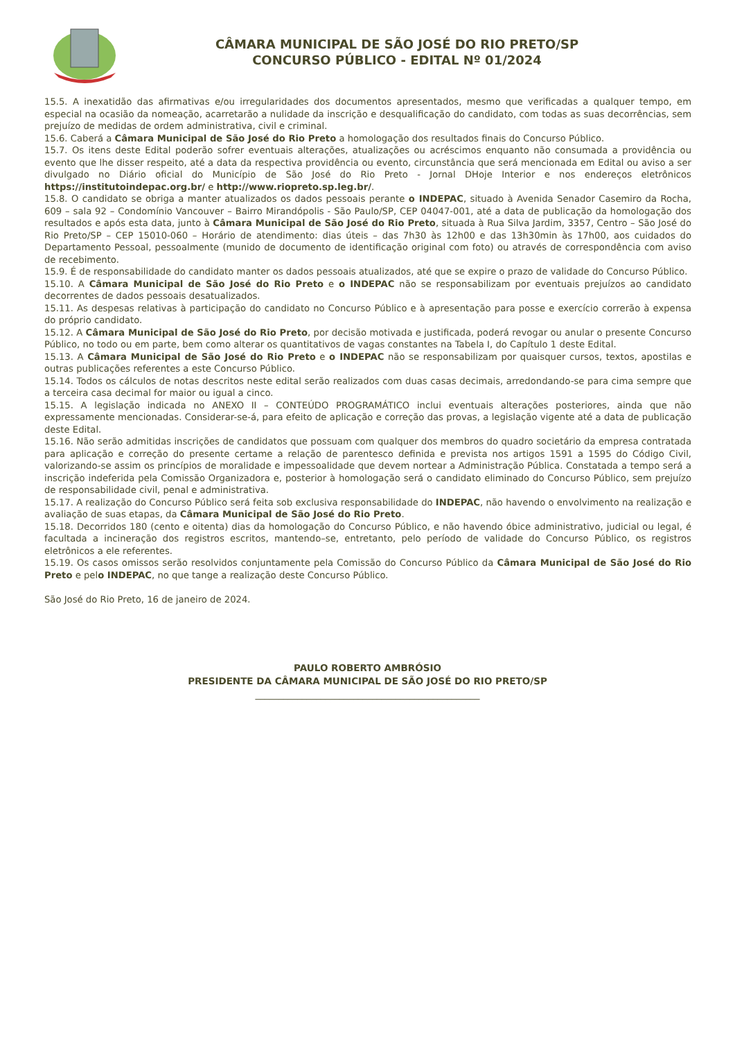CÂMARA MUNICIPAL DE SÃO JOSÉ DO RIO PRETO/SP
CONCURSO PÚBLICO - EDITAL Nº 01/2024
15.5. A inexatidão das afirmativas e/ou irregularidades dos documentos apresentados, mesmo que verificadas a qualquer tempo, em especial na ocasião da nomeação, acarretarão a nulidade da inscrição e desqualificação do candidato, com todas as suas decorrências, sem prejuízo de medidas de ordem administrativa, civil e criminal.
15.6. Caberá a Câmara Municipal de São José do Rio Preto a homologação dos resultados finais do Concurso Público.
15.7. Os itens deste Edital poderão sofrer eventuais alterações, atualizações ou acréscimos enquanto não consumada a providência ou evento que lhe disser respeito, até a data da respectiva providência ou evento, circunstância que será mencionada em Edital ou aviso a ser divulgado no Diário oficial do Município de São José do Rio Preto - Jornal DHoje Interior e nos endereços eletrônicos https://institutoindepac.org.br/ e http://www.riopreto.sp.leg.br/.
15.8. O candidato se obriga a manter atualizados os dados pessoais perante o INDEPAC, situado à Avenida Senador Casemiro da Rocha, 609 – sala 92 – Condomínio Vancouver – Bairro Mirandópolis - São Paulo/SP, CEP 04047-001, até a data de publicação da homologação dos resultados e após esta data, junto à Câmara Municipal de São José do Rio Preto, situada à Rua Silva Jardim, 3357, Centro – São José do Rio Preto/SP – CEP 15010-060 – Horário de atendimento: dias úteis – das 7h30 às 12h00 e das 13h30min às 17h00, aos cuidados do Departamento Pessoal, pessoalmente (munido de documento de identificação original com foto) ou através de correspondência com aviso de recebimento.
15.9. É de responsabilidade do candidato manter os dados pessoais atualizados, até que se expire o prazo de validade do Concurso Público.
15.10. A Câmara Municipal de São José do Rio Preto e o INDEPAC não se responsabilizam por eventuais prejuízos ao candidato decorrentes de dados pessoais desatualizados.
15.11. As despesas relativas à participação do candidato no Concurso Público e à apresentação para posse e exercício correrão à expensa do próprio candidato.
15.12. A Câmara Municipal de São José do Rio Preto, por decisão motivada e justificada, poderá revogar ou anular o presente Concurso Público, no todo ou em parte, bem como alterar os quantitativos de vagas constantes na Tabela I, do Capítulo 1 deste Edital.
15.13. A Câmara Municipal de São José do Rio Preto e o INDEPAC não se responsabilizam por quaisquer cursos, textos, apostilas e outras publicações referentes a este Concurso Público.
15.14. Todos os cálculos de notas descritos neste edital serão realizados com duas casas decimais, arredondando-se para cima sempre que a terceira casa decimal for maior ou igual a cinco.
15.15. A legislação indicada no ANEXO II – CONTEÚDO PROGRAMÁTICO inclui eventuais alterações posteriores, ainda que não expressamente mencionadas. Considerar-se-á, para efeito de aplicação e correção das provas, a legislação vigente até a data de publicação deste Edital.
15.16. Não serão admitidas inscrições de candidatos que possuam com qualquer dos membros do quadro societário da empresa contratada para aplicação e correção do presente certame a relação de parentesco definida e prevista nos artigos 1591 a 1595 do Código Civil, valorizando-se assim os princípios de moralidade e impessoalidade que devem nortear a Administração Pública. Constatada a tempo será a inscrição indeferida pela Comissão Organizadora e, posterior à homologação será o candidato eliminado do Concurso Público, sem prejuízo de responsabilidade civil, penal e administrativa.
15.17. A realização do Concurso Público será feita sob exclusiva responsabilidade do INDEPAC, não havendo o envolvimento na realização e avaliação de suas etapas, da Câmara Municipal de São José do Rio Preto.
15.18. Decorridos 180 (cento e oitenta) dias da homologação do Concurso Público, e não havendo óbice administrativo, judicial ou legal, é facultada a incineração dos registros escritos, mantendo–se, entretanto, pelo período de validade do Concurso Público, os registros eletrônicos a ele referentes.
15.19. Os casos omissos serão resolvidos conjuntamente pela Comissão do Concurso Público da Câmara Municipal de São José do Rio Preto e pelo INDEPAC, no que tange a realização deste Concurso Público.
São José do Rio Preto, 16 de janeiro de 2024.
PAULO ROBERTO AMBRÓSIO
PRESIDENTE DA CÂMARA MUNICIPAL DE SÃO JOSÉ DO RIO PRETO/SP
________________________________________________